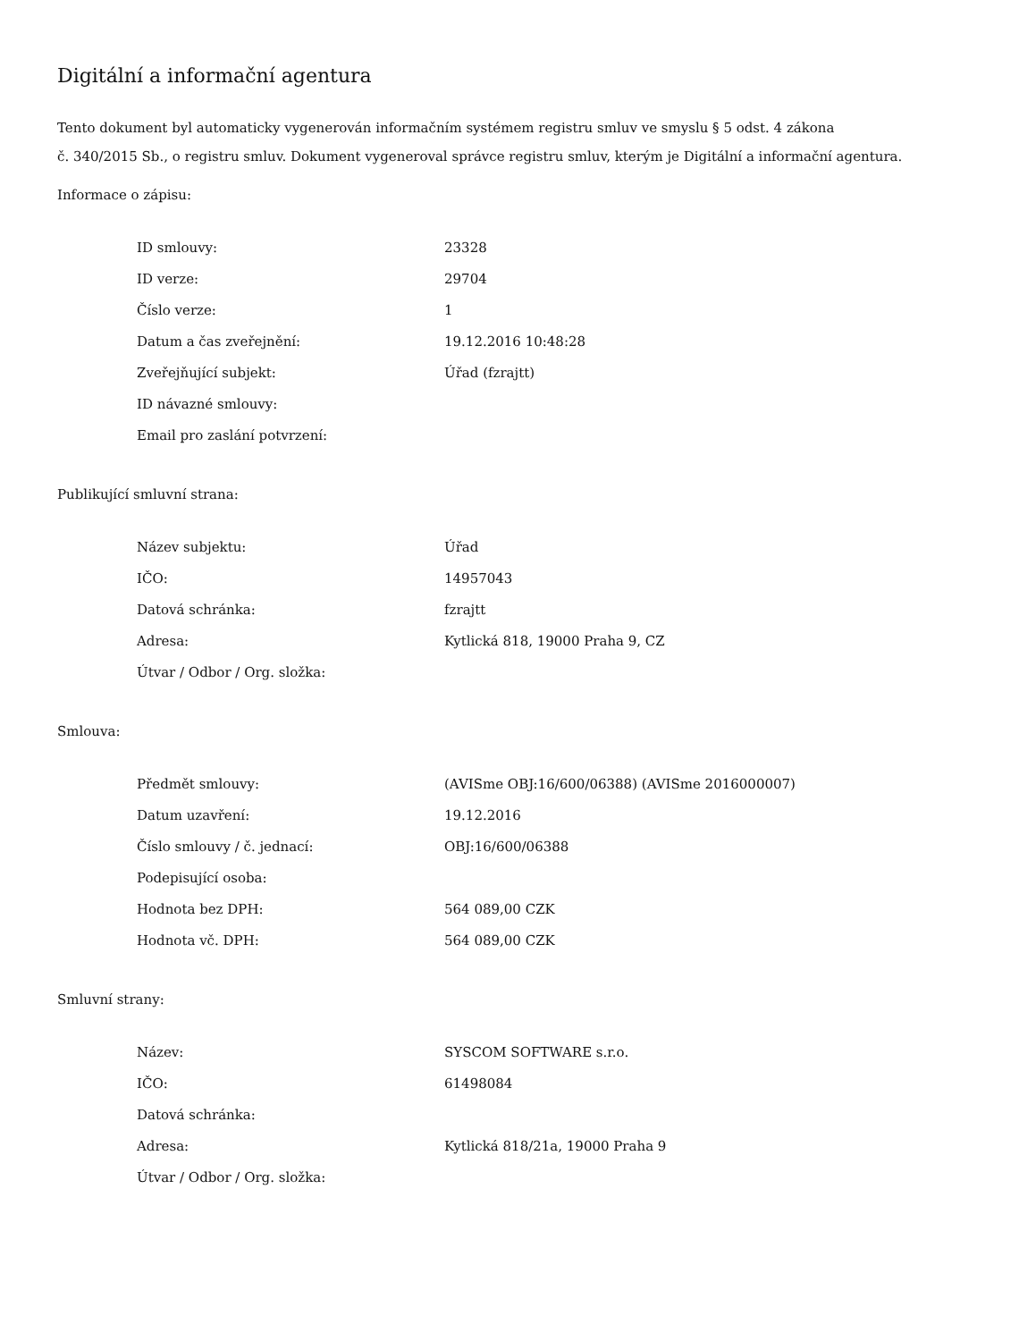Digitální a informační agentura
Tento dokument byl automaticky vygenerován informačním systémem registru smluv ve smyslu § 5 odst. 4 zákona
č. 340/2015 Sb., o registru smluv. Dokument vygeneroval správce registru smluv, kterým je Digitální a informační agentura.
Informace o zápisu:
| ID smlouvy: | 23328 |
| ID verze: | 29704 |
| Číslo verze: | 1 |
| Datum a čas zveřejnění: | 19.12.2016 10:48:28 |
| Zveřejňující subjekt: | Úřad (fzrajtt) |
| ID návazné smlouvy: | |
| Email pro zaslání potvrzení: | |
Publikující smluvní strana:
| Název subjektu: | Úřad |
| IČO: | 14957043 |
| Datová schránka: | fzrajtt |
| Adresa: | Kytlická 818, 19000 Praha 9, CZ |
| Útvar / Odbor / Org. složka: | |
Smlouva:
| Předmět smlouvy: | (AVISme OBJ:16/600/06388) (AVISme 2016000007) |
| Datum uzavření: | 19.12.2016 |
| Číslo smlouvy / č. jednací: | OBJ:16/600/06388 |
| Podepisující osoba: | |
| Hodnota bez DPH: | 564 089,00 CZK |
| Hodnota vč. DPH: | 564 089,00 CZK |
Smluvní strany:
| Název: | SYSCOM SOFTWARE s.r.o. |
| IČO: | 61498084 |
| Datová schránka: | |
| Adresa: | Kytlická 818/21a, 19000 Praha 9 |
| Útvar / Odbor / Org. složka: | |